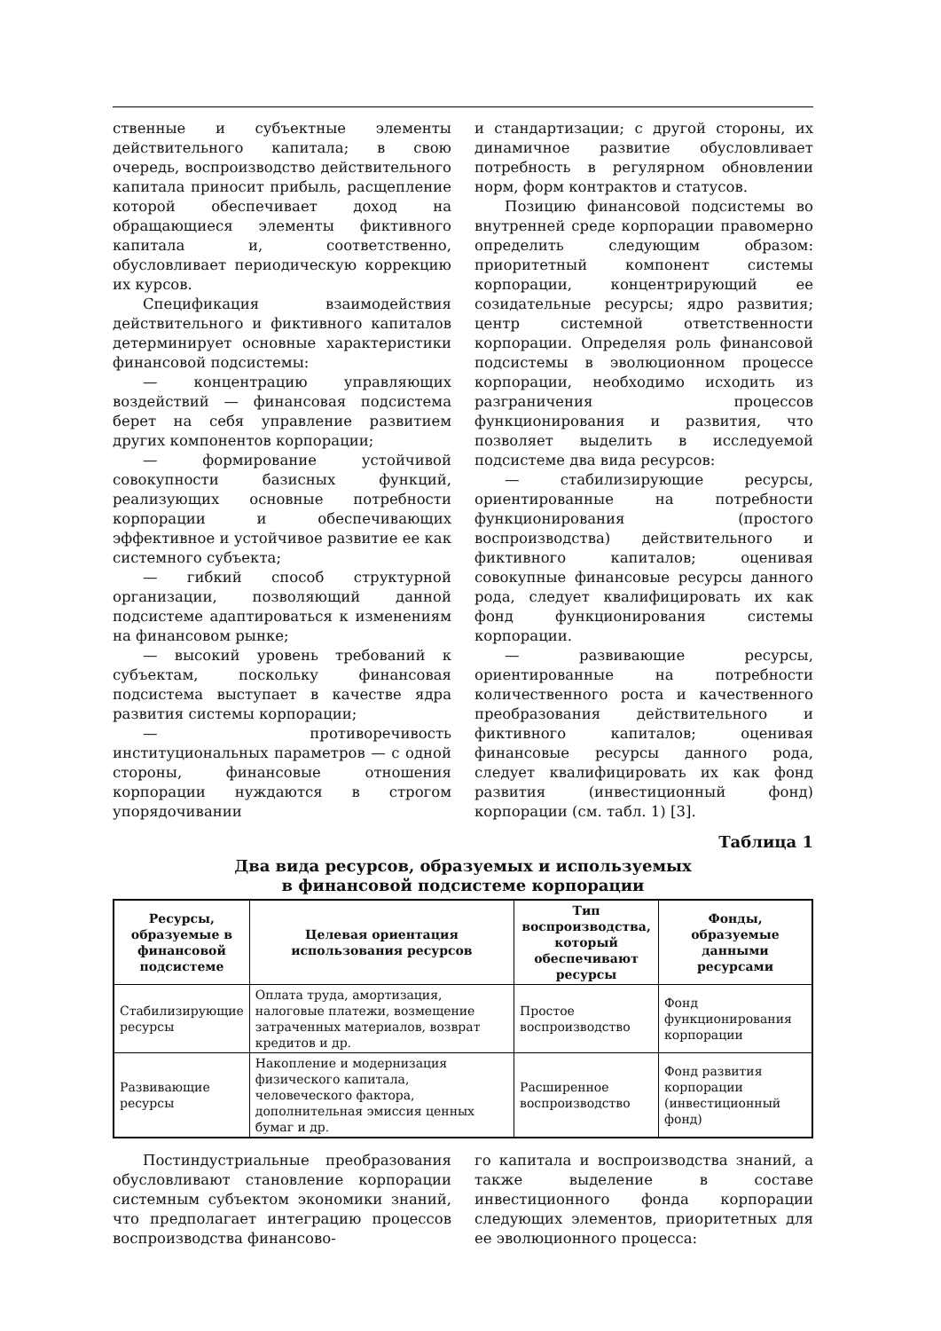ственные и субъектные элементы действительного капитала; в свою очередь, воспроизводство действительного капитала приносит прибыль, расщепление которой обеспечивает доход на обращающиеся элементы фиктивного капитала и, соответственно, обусловливает периодическую коррекцию их курсов.
Спецификация взаимодействия действительного и фиктивного капиталов детерминирует основные характеристики финансовой подсистемы:
— концентрацию управляющих воздействий — финансовая подсистема берет на себя управление развитием других компонентов корпорации;
— формирование устойчивой совокупности базисных функций, реализующих основные потребности корпорации и обеспечивающих эффективное и устойчивое развитие ее как системного субъекта;
— гибкий способ структурной организации, позволяющий данной подсистеме адаптироваться к изменениям на финансовом рынке;
— высокий уровень требований к субъектам, поскольку финансовая подсистема выступает в качестве ядра развития системы корпорации;
— противоречивость институциональных параметров — с одной стороны, финансовые отношения корпорации нуждаются в строгом упорядочивании
и стандартизации; с другой стороны, их динамичное развитие обусловливает потребность в регулярном обновлении норм, форм контрактов и статусов.
Позицию финансовой подсистемы во внутренней среде корпорации правомерно определить следующим образом: приоритетный компонент системы корпорации, концентрирующий ее созидательные ресурсы; ядро развития; центр системной ответственности корпорации. Определяя роль финансовой подсистемы в эволюционном процессе корпорации, необходимо исходить из разграничения процессов функционирования и развития, что позволяет выделить в исследуемой подсистеме два вида ресурсов:
— стабилизирующие ресурсы, ориентированные на потребности функционирования (простого воспроизводства) действительного и фиктивного капиталов; оценивая совокупные финансовые ресурсы данного рода, следует квалифицировать их как фонд функционирования системы корпорации.
— развивающие ресурсы, ориентированные на потребности количественного роста и качественного преобразования действительного и фиктивного капиталов; оценивая финансовые ресурсы данного рода, следует квалифицировать их как фонд развития (инвестиционный фонд) корпорации (см. табл. 1) [3].
Таблица 1
Два вида ресурсов, образуемых и используемых
в финансовой подсистеме корпорации
| Ресурсы, образуемые в финансовой подсистеме | Целевая ориентация использования ресурсов | Тип воспроизводства, который обеспечивают ресурсы | Фонды, образуемые данными ресурсами |
| --- | --- | --- | --- |
| Стабилизирующие ресурсы | Оплата труда, амортизация, налоговые платежи, возмещение затраченных материалов, возврат кредитов и др. | Простое воспроизводство | Фонд функционирования корпорации |
| Развивающие ресурсы | Накопление и модернизация физического капитала, человеческого фактора, дополнительная эмиссия ценных бумаг и др. | Расширенное воспроизводство | Фонд развития корпорации (инвестиционный фонд) |
Постиндустриальные преобразования обусловливают становление корпорации системным субъектом экономики знаний, что предполагает интеграцию процессов воспроизводства финансово-
го капитала и воспроизводства знаний, а также выделение в составе инвестиционного фонда корпорации следующих элементов, приоритетных для ее эволюционного процесса: